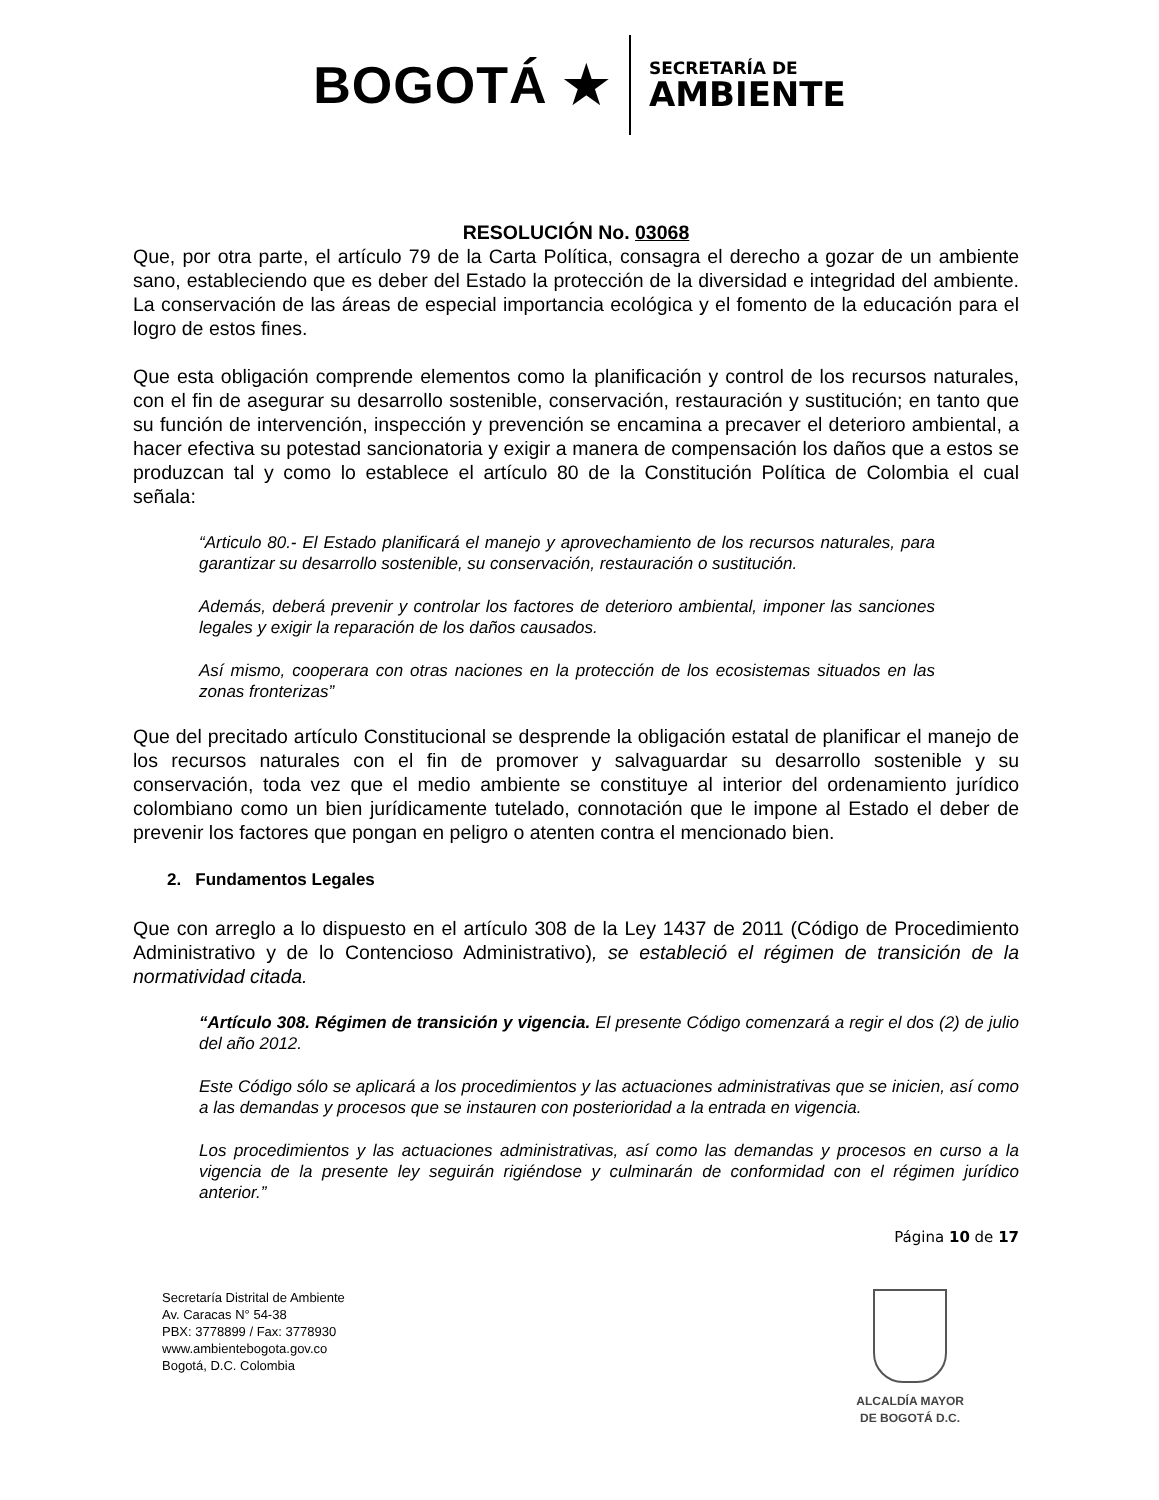BOGOTÁ ★
SECRETARÍA DE
AMBIENTE
RESOLUCIÓN No. 03068
Que, por otra parte, el artículo 79 de la Carta Política, consagra el derecho a gozar de un ambiente sano, estableciendo que es deber del Estado la protección de la diversidad e integridad del ambiente. La conservación de las áreas de especial importancia ecológica y el fomento de la educación para el logro de estos fines.
Que esta obligación comprende elementos como la planificación y control de los recursos naturales, con el fin de asegurar su desarrollo sostenible, conservación, restauración y sustitución; en tanto que su función de intervención, inspección y prevención se encamina a precaver el deterioro ambiental, a hacer efectiva su potestad sancionatoria y exigir a manera de compensación los daños que a estos se produzcan tal y como lo establece el artículo 80 de la Constitución Política de Colombia el cual señala:
“Articulo 80.- El Estado planificará el manejo y aprovechamiento de los recursos naturales, para garantizar su desarrollo sostenible, su conservación, restauración o sustitución.
Además, deberá prevenir y controlar los factores de deterioro ambiental, imponer las sanciones legales y exigir la reparación de los daños causados.
Así mismo, cooperara con otras naciones en la protección de los ecosistemas situados en las zonas fronterizas”
Que del precitado artículo Constitucional se desprende la obligación estatal de planificar el manejo de los recursos naturales con el fin de promover y salvaguardar su desarrollo sostenible y su conservación, toda vez que el medio ambiente se constituye al interior del ordenamiento jurídico colombiano como un bien jurídicamente tutelado, connotación que le impone al Estado el deber de prevenir los factores que pongan en peligro o atenten contra el mencionado bien.
2. Fundamentos Legales
Que con arreglo a lo dispuesto en el artículo 308 de la Ley 1437 de 2011 (Código de Procedimiento Administrativo y de lo Contencioso Administrativo), se estableció el régimen de transición de la normatividad citada.
“Artículo 308. Régimen de transición y vigencia. El presente Código comenzará a regir el dos (2) de julio del año 2012.
Este Código sólo se aplicará a los procedimientos y las actuaciones administrativas que se inicien, así como a las demandas y procesos que se instauren con posterioridad a la entrada en vigencia.
Los procedimientos y las actuaciones administrativas, así como las demandas y procesos en curso a la vigencia de la presente ley seguirán rigiéndose y culminarán de conformidad con el régimen jurídico anterior.”
Página 10 de 17
Secretaría Distrital de Ambiente
Av. Caracas N° 54-38
PBX: 3778899 / Fax: 3778930
www.ambientebogota.gov.co
Bogotá, D.C. Colombia
ALCALDÍA MAYOR
DE BOGOTÁ D.C.